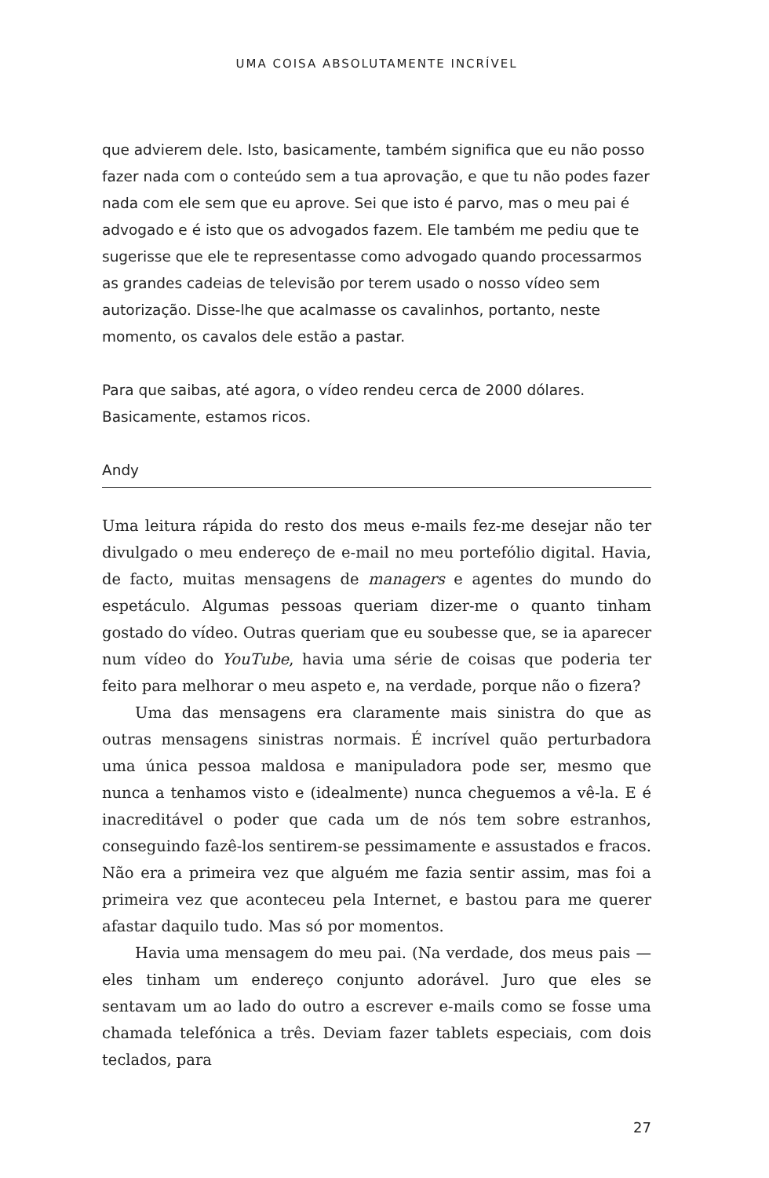UMA COISA ABSOLUTAMENTE INCRÍVEL
que advierem dele. Isto, basicamente, também significa que eu não posso fazer nada com o conteúdo sem a tua aprovação, e que tu não podes fazer nada com ele sem que eu aprove. Sei que isto é parvo, mas o meu pai é advogado e é isto que os advogados fazem. Ele também me pediu que te sugerisse que ele te representasse como advogado quando processarmos as grandes cadeias de televisão por terem usado o nosso vídeo sem autorização. Disse-lhe que acalmasse os cavalinhos, portanto, neste momento, os cavalos dele estão a pastar.
Para que saibas, até agora, o vídeo rendeu cerca de 2000 dólares. Basicamente, estamos ricos.
Andy
Uma leitura rápida do resto dos meus e-mails fez-me desejar não ter divulgado o meu endereço de e-mail no meu portefólio digital. Havia, de facto, muitas mensagens de managers e agentes do mundo do espetáculo. Algumas pessoas queriam dizer-me o quanto tinham gostado do vídeo. Outras queriam que eu soubesse que, se ia aparecer num vídeo do YouTube, havia uma série de coisas que poderia ter feito para melhorar o meu aspeto e, na verdade, porque não o fizera?
Uma das mensagens era claramente mais sinistra do que as outras mensagens sinistras normais. É incrível quão perturbadora uma única pessoa maldosa e manipuladora pode ser, mesmo que nunca a tenhamos visto e (idealmente) nunca cheguemos a vê-la. E é inacreditável o poder que cada um de nós tem sobre estranhos, conseguindo fazê-los sentirem-se pessimamente e assustados e fracos. Não era a primeira vez que alguém me fazia sentir assim, mas foi a primeira vez que aconteceu pela Internet, e bastou para me querer afastar daquilo tudo. Mas só por momentos.
Havia uma mensagem do meu pai. (Na verdade, dos meus pais — eles tinham um endereço conjunto adorável. Juro que eles se sentavam um ao lado do outro a escrever e-mails como se fosse uma chamada telefónica a três. Deviam fazer tablets especiais, com dois teclados, para
27